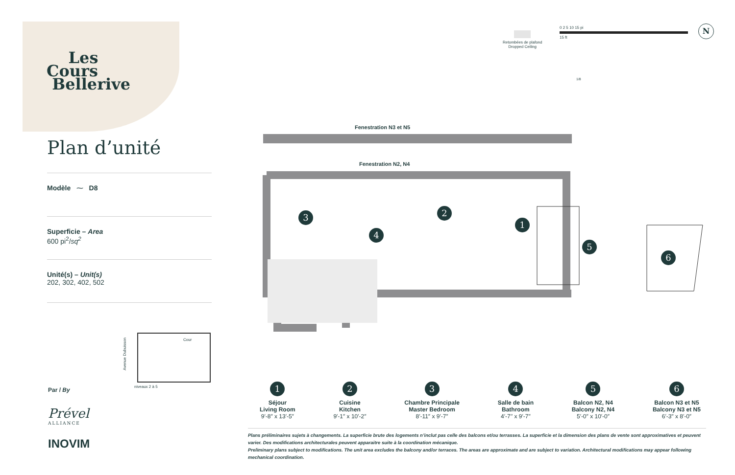Les
Cours
Bellerive
Plan d’unité
Modèle ⁓ D8
Superficie – Area
600 pi<sup>2</sup>/sq<sup>2</sup>
Unité(s) – Unit(s)
202, 302, 402, 502
Par / By
Prével
ALLIANCE
INOVIM
Cour
Avenue Dubuisson
niveaux 2 à 5
Retombées de plafond
Dropped Ceiling
0 2 5 10 15 pi
15 ft
N
1/8
Fenestration N3 et N5
Fenestration N2, N4
3
4
2
1
5
6
1
Séjour
Living Room
9′-8″ x 13′-5″
2
Cuisine
Kitchen
9′-1″ x 10′-2″
3
Chambre Principale
Master Bedroom
8′-11″ x 9′-7″
4
Salle de bain
Bathroom
4′-7′′ x 9′-7″
5
Balcon N2, N4
Balcony N2, N4
5′-0″ x 10′-0″
6
Balcon N3 et N5
Balcony N3 et N5
6′-3″ x 8′-0″
Plans préliminaires sujets à changements. La superficie brute des logements n’inclut pas celle des balcons et/ou terrasses. La superficie et la dimension des plans de vente sont approximatives et peuvent varier. Des modifications architecturales peuvent apparaitre suite à la coordination mécanique.
Preliminary plans subject to modifications. The unit area excludes the balcony and/or terraces. The areas are approximate and are subject to variation. Architectural modifications may appear following mechanical coordination.